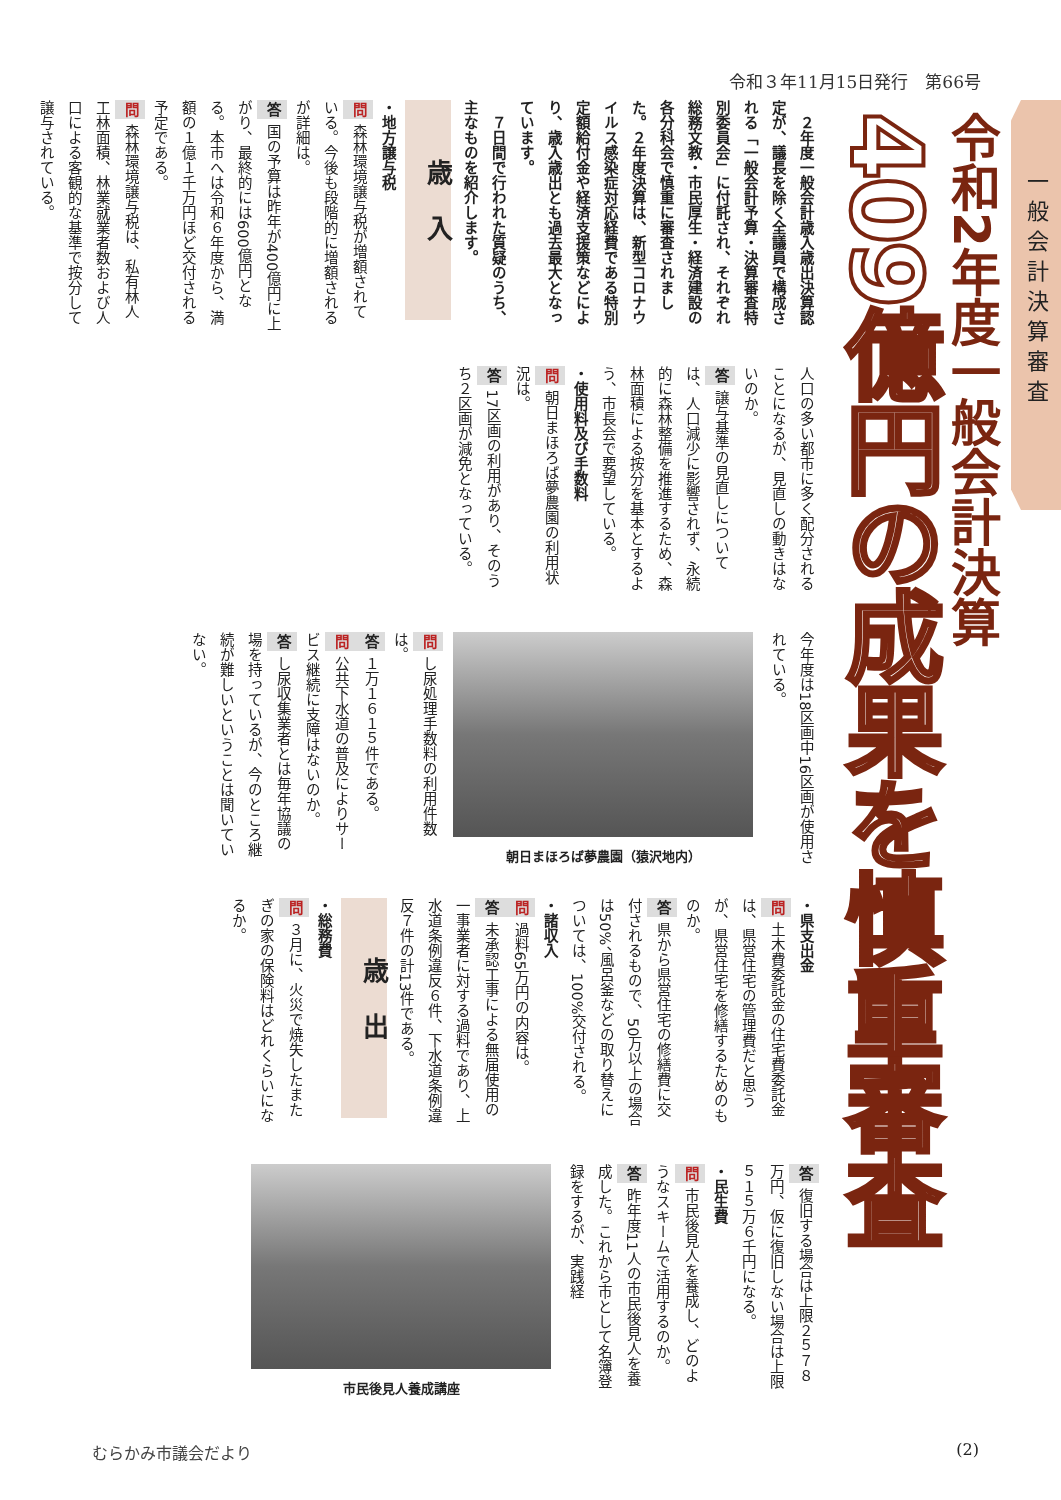令和３年11月15日発行　第66号
一般会計決算審査
令和2年度一般会計決算
409億円の成果を慎重審査
　２年度一般会計歳入歳出決算認定が、議長を除く全議員で構成される「一般会計予算・決算審査特別委員会」に付託され、それぞれ総務文教・市民厚生・経済建設の各分科会で慎重に審査されました。２年度決算は、新型コロナウイルス感染症対応経費である特別定額給付金や経済支援策などにより、歳入歳出とも過去最大となっています。
　７日間で行われた質疑のうち、主なものを紹介します。
歳入
・地方譲与税
問 森林環境譲与税が増額されている。今後も段階的に増額されるが詳細は。
答 国の予算は昨年が400億円に上がり、最終的には600億円となる。本市へは令和６年度から、満額の１億１千万円ほど交付される予定である。
問 森林環境譲与税は、私有林人工林面積、林業就業者数および人口による客観的な基準で按分して譲与されている。
人口の多い都市に多く配分されることになるが、見直しの動きはないのか。
答 譲与基準の見直しについては、人口減少に影響されず、永続的に森林整備を推進するため、森林面積による按分を基本とするよう、市長会で要望している。
・使用料及び手数料
問 朝日まほろば夢農園の利用状況は。
答 17区画の利用があり、そのうち２区画が減免となっている。
今年度は18区画中16区画が使用されている。
朝日まほろば夢農園（猿沢地内）
問 し尿処理手数料の利用件数は。
答 １万１６１５件である。
問 公共下水道の普及によりサービス継続に支障はないのか。
答 し尿収集業者とは毎年協議の場を持っているが、今のところ継続が難しいということは聞いていない。
・県支出金
問 土木費委託金の住宅費委託金は、県営住宅の管理費だと思うが、県営住宅を修繕するためのものか。
答 県から県営住宅の修繕費に交付されるもので、50万以上の場合は50%、風呂釜などの取り替えについては、100%交付される。
・諸収入
問 過料65万円の内容は。
答 未承認工事による無届使用の一事業者に対する過料であり、上水道条例違反６件、下水道条例違反７件の計13件である。
歳出
・総務費
問 ３月に、火災で焼失したまたぎの家の保険料はどれくらいになるか。
答 復旧する場合は上限２５７８万円、仮に復旧しない場合は上限５１５万６千円になる。
・民生費
問 市民後見人を養成し、どのようなスキームで活用するのか。
答 昨年度11人の市民後見人を養成した。これから市として名簿登録をするが、実践経
市民後見人養成講座
むらかみ市議会だより (2)